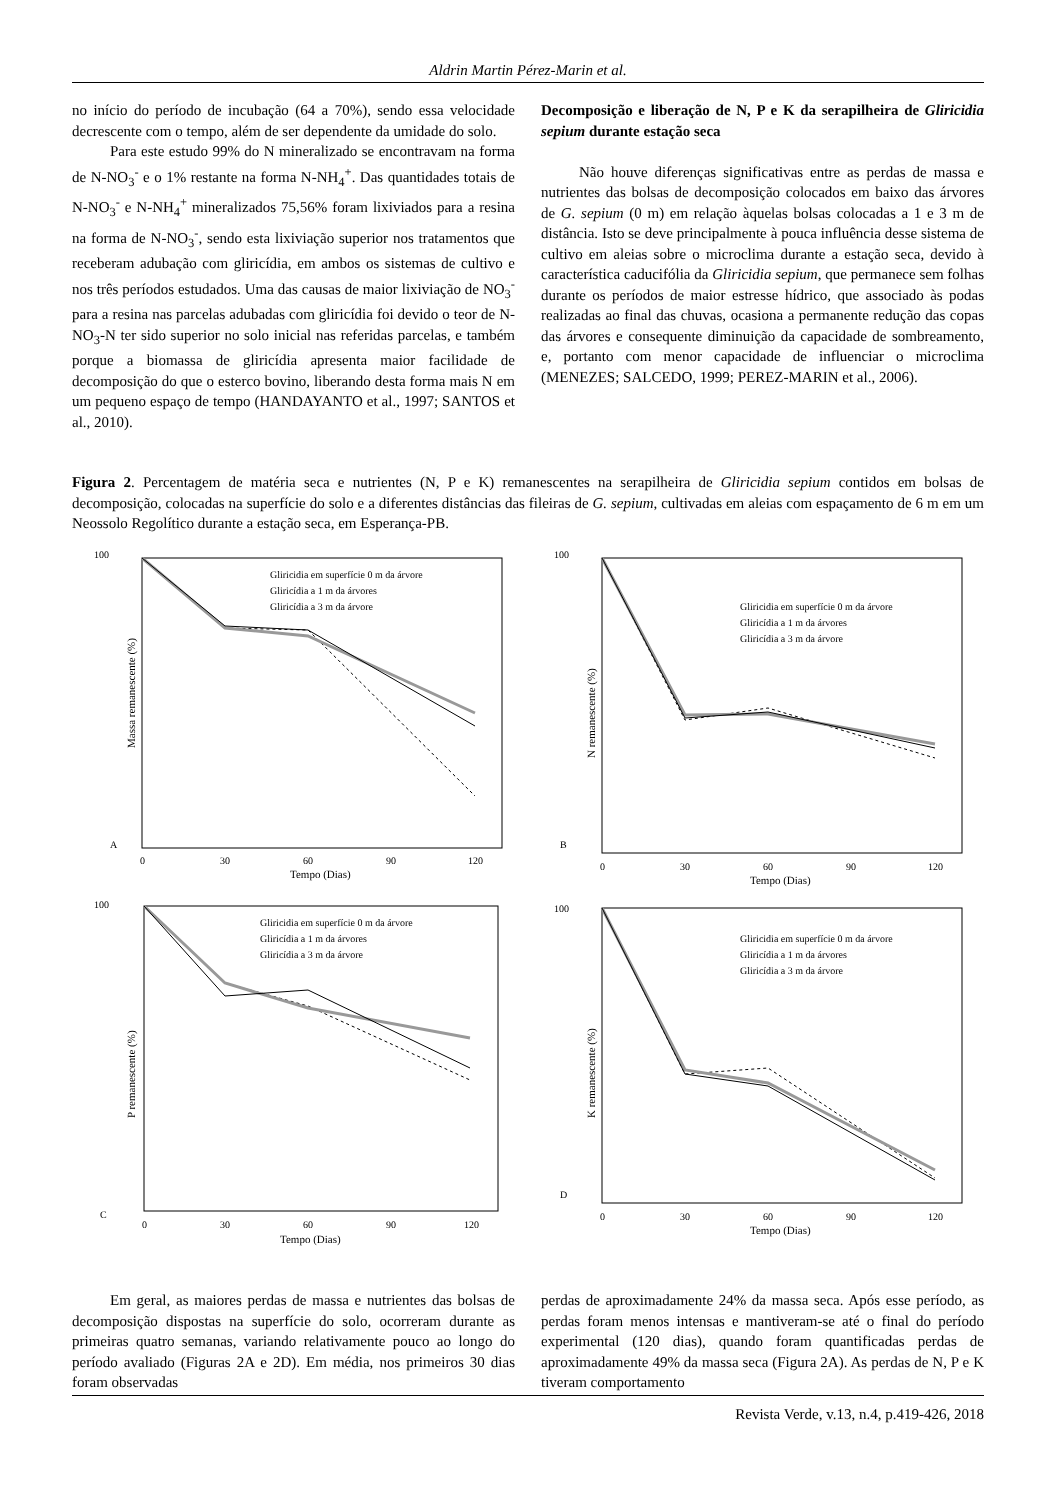Aldrin Martin Pérez-Marin et al.
no início do período de incubação (64 a 70%), sendo essa velocidade decrescente com o tempo, além de ser dependente da umidade do solo.
Para este estudo 99% do N mineralizado se encontravam na forma de N-NO<sub>3</sub><sup>-</sup> e o 1% restante na forma N-NH<sub>4</sub><sup>+</sup>. Das quantidades totais de N-NO<sub>3</sub><sup>-</sup> e N-NH<sub>4</sub><sup>+</sup> mineralizados 75,56% foram lixiviados para a resina na forma de N-NO<sub>3</sub><sup>-</sup>, sendo esta lixiviação superior nos tratamentos que receberam adubação com gliricídia, em ambos os sistemas de cultivo e nos três períodos estudados. Uma das causas de maior lixiviação de NO<sub>3</sub><sup>-</sup> para a resina nas parcelas adubadas com gliricídia foi devido o teor de N-NO<sub>3</sub>-N ter sido superior no solo inicial nas referidas parcelas, e também porque a biomassa de gliricídia apresenta maior facilidade de decomposição do que o esterco bovino, liberando desta forma mais N em um pequeno espaço de tempo (HANDAYANTO et al., 1997; SANTOS et al., 2010).
Decomposição e liberação de N, P e K da serapilheira de Gliricidia sepium durante estação seca
Não houve diferenças significativas entre as perdas de massa e nutrientes das bolsas de decomposição colocados em baixo das árvores de G. sepium (0 m) em relação àquelas bolsas colocadas a 1 e 3 m de distância. Isto se deve principalmente à pouca influência desse sistema de cultivo em aleias sobre o microclima durante a estação seca, devido à característica caducifólia da Gliricidia sepium, que permanece sem folhas durante os períodos de maior estresse hídrico, que associado às podas realizadas ao final das chuvas, ocasiona a permanente redução das copas das árvores e consequente diminuição da capacidade de sombreamento, e, portanto com menor capacidade de influenciar o microclima (MENEZES; SALCEDO, 1999; PEREZ-MARIN et al., 2006).
Figura 2. Percentagem de matéria seca e nutrientes (N, P e K) remanescentes na serapilheira de Gliricidia sepium contidos em bolsas de decomposição, colocadas na superfície do solo e a diferentes distâncias das fileiras de G. sepium, cultivadas em aleias com espaçamento de 6 m em um Neossolo Regolítico durante a estação seca, em Esperança-PB.
100
A
Massa remanescente (%)
Gliricidia em superfície 0 m da árvore
Gliricídia a 1 m da árvores
Gliricídia a 3 m da árvore
0
30
60
90
120
Tempo (Dias)
100
B
N remanescente (%)
Gliricidia em superfície 0 m da árvore
Gliricídia a 1 m da árvores
Gliricídia a 3 m da árvore
0
30
60
90
120
Tempo (Dias)
100
C
P remanescente (%)
Gliricidia em superfície 0 m da árvore
Gliricídia a 1 m da árvores
Gliricídia a 3 m da árvore
0
30
60
90
120
Tempo (Dias)
100
D
K remanescente (%)
Gliricidia em superfície 0 m da árvore
Gliricídia a 1 m da árvores
Gliricídia a 3 m da árvore
0
30
60
90
120
Tempo (Dias)
Em geral, as maiores perdas de massa e nutrientes das bolsas de decomposição dispostas na superfície do solo, ocorreram durante as primeiras quatro semanas, variando relativamente pouco ao longo do período avaliado (Figuras 2A e 2D). Em média, nos primeiros 30 dias foram observadas
perdas de aproximadamente 24% da massa seca. Após esse período, as perdas foram menos intensas e mantiveram-se até o final do período experimental (120 dias), quando foram quantificadas perdas de aproximadamente 49% da massa seca (Figura 2A). As perdas de N, P e K tiveram comportamento
Revista Verde, v.13, n.4, p.419-426, 2018